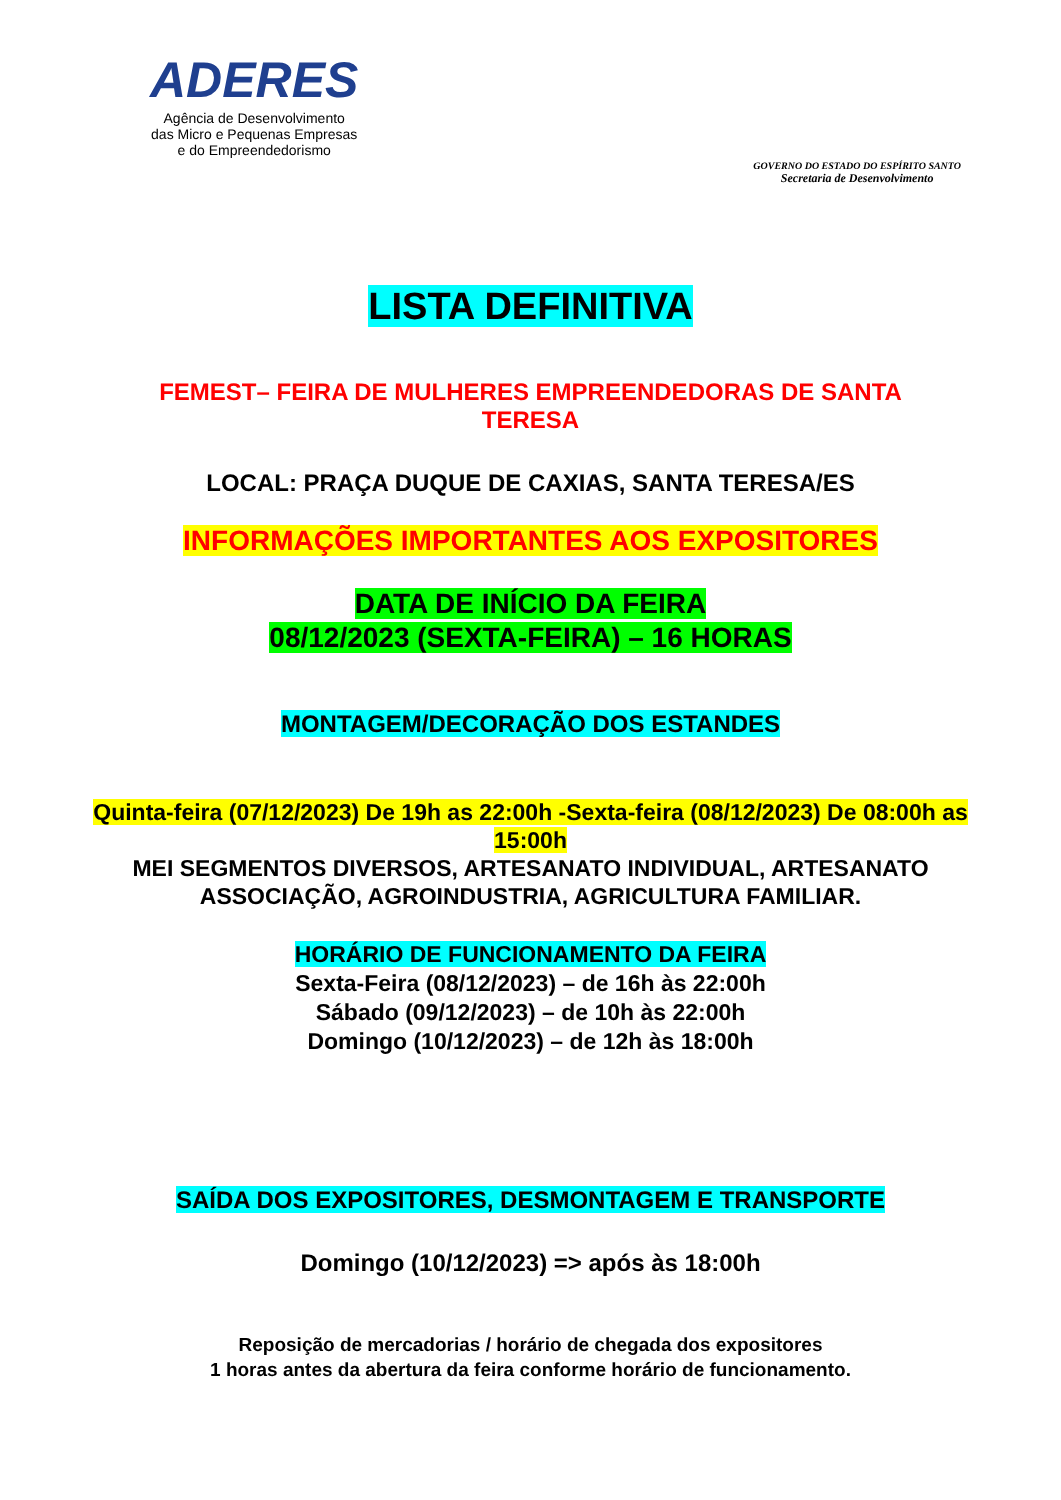ADERES
Agência de Desenvolvimento
das Micro e Pequenas Empresas
e do Empreendedorismo
GOVERNO DO ESTADO DO ESPÍRITO SANTO
Secretaria de Desenvolvimento
LISTA DEFINITIVA
FEMEST– FEIRA DE MULHERES EMPREENDEDORAS DE SANTA TERESA
LOCAL: PRAÇA DUQUE DE CAXIAS, SANTA TERESA/ES
INFORMAÇÕES IMPORTANTES AOS EXPOSITORES
DATA DE INÍCIO DA FEIRA
08/12/2023 (SEXTA-FEIRA) – 16 HORAS
MONTAGEM/DECORAÇÃO DOS ESTANDES
Quinta-feira (07/12/2023) De 19h as 22:00h -Sexta-feira (08/12/2023) De 08:00h as 15:00h
MEI SEGMENTOS DIVERSOS, ARTESANATO INDIVIDUAL, ARTESANATO ASSOCIAÇÃO, AGROINDUSTRIA, AGRICULTURA FAMILIAR.
HORÁRIO DE FUNCIONAMENTO DA FEIRA
Sexta-Feira (08/12/2023) – de 16h às 22:00h
Sábado (09/12/2023) – de 10h às 22:00h
Domingo (10/12/2023) – de 12h às 18:00h
SAÍDA DOS EXPOSITORES, DESMONTAGEM E TRANSPORTE
Domingo (10/12/2023) => após às 18:00h
Reposição de mercadorias / horário de chegada dos expositores
1 horas antes da abertura da feira conforme horário de funcionamento.